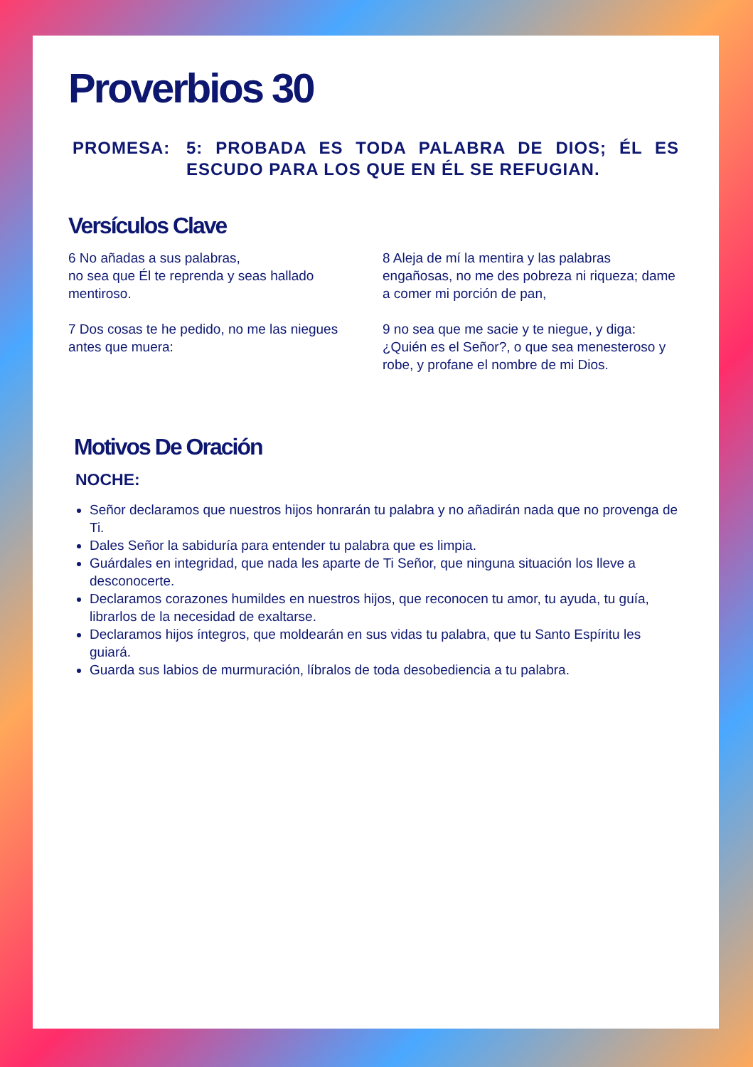Proverbios 30
PROMESA: 5: PROBADA ES TODA PALABRA DE DIOS; ÉL ES ESCUDO PARA LOS QUE EN ÉL SE REFUGIAN.
Versículos Clave
6 No añadas a sus palabras,
no sea que Él te reprenda y seas hallado mentiroso.
7 Dos cosas te he pedido, no me las niegues antes que muera:
8 Aleja de mí la mentira y las palabras engañosas, no me des pobreza ni riqueza; dame a comer mi porción de pan,
9 no sea que me sacie y te niegue, y diga: ¿Quién es el Señor?, o que sea menesteroso y robe, y profane el nombre de mi Dios.
Motivos De Oración
NOCHE:
Señor declaramos que nuestros hijos honrarán tu palabra y no añadirán nada que no provenga de Ti.
Dales Señor la sabiduría para entender tu palabra que es limpia.
Guárdales en integridad, que nada les aparte de Ti Señor, que ninguna situación los lleve a desconocerte.
Declaramos corazones humildes en nuestros hijos, que reconocen tu amor, tu ayuda, tu guía, librarlos de la necesidad de exaltarse.
Declaramos hijos íntegros, que moldearán en sus vidas tu palabra, que tu Santo Espíritu les guiará.
Guarda sus labios de murmuración, líbralos de toda desobediencia a tu palabra.